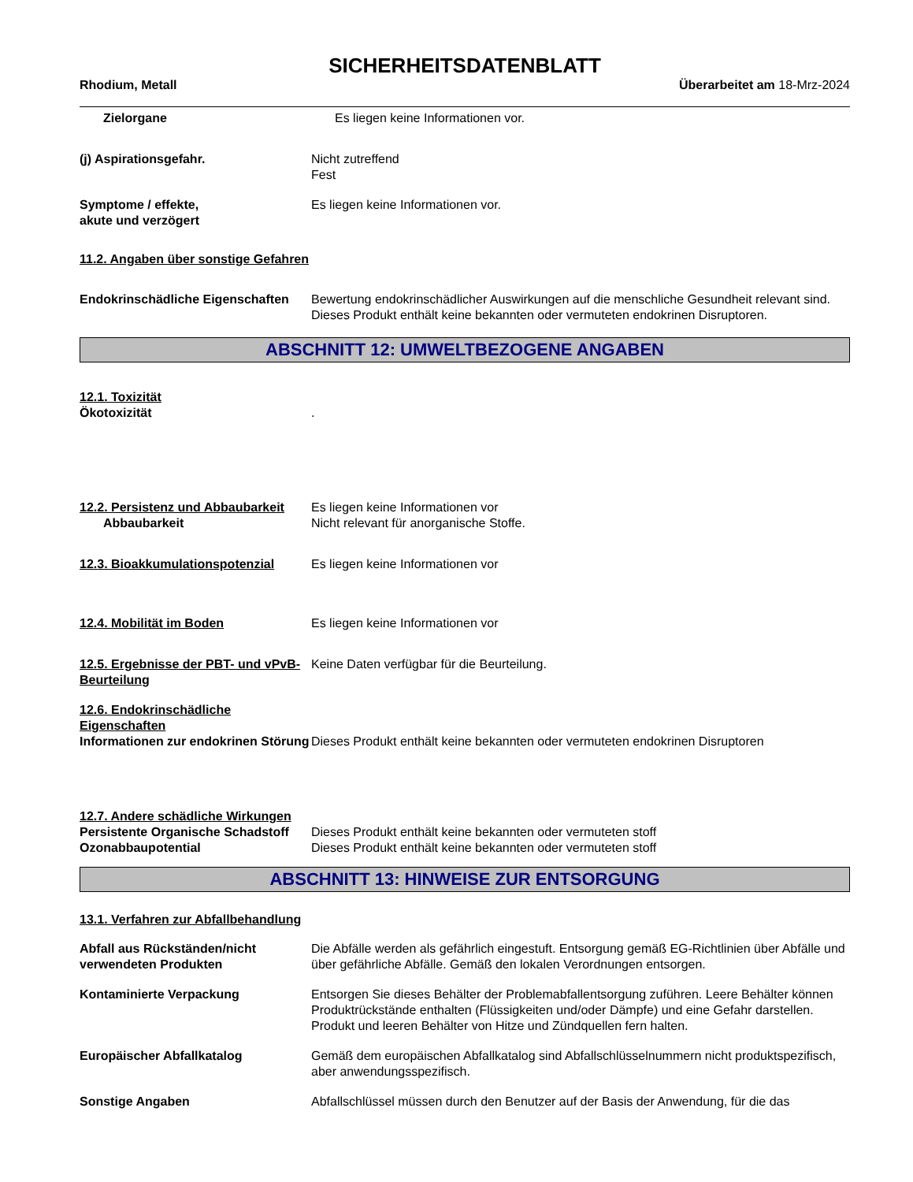SICHERHEITSDATENBLATT
Rhodium, Metall Überarbeitet am 18-Mrz-2024
Zielorgane Es liegen keine Informationen vor.
(j) Aspirationsgefahr. Nicht zutreffend
Fest
Symptome / effekte,
akute und verzögert
Es liegen keine Informationen vor.
11.2. Angaben über sonstige Gefahren
Endokrinschädliche Eigenschaften
Bewertung endokrinschädlicher Auswirkungen auf die menschliche Gesundheit relevant sind. Dieses Produkt enthält keine bekannten oder vermuteten endokrinen Disruptoren.
ABSCHNITT 12: UMWELTBEZOGENE ANGABEN
12.1. Toxizität
Ökotoxizität
.
12.2. Persistenz und Abbaubarkeit
Abbaubarkeit
Es liegen keine Informationen vor
Nicht relevant für anorganische Stoffe.
12.3. Bioakkumulationspotenzial
Es liegen keine Informationen vor
12.4. Mobilität im Boden Es liegen keine Informationen vor
12.5. Ergebnisse der PBT- und vPvB-Beurteilung
Keine Daten verfügbar für die Beurteilung.
12.6. Endokrinschädliche Eigenschaften
Informationen zur endokrinen Störung
Dieses Produkt enthält keine bekannten oder vermuteten endokrinen Disruptoren
12.7. Andere schädliche Wirkungen
Persistente Organische Schadstoff
Ozonabbaupotential
Dieses Produkt enthält keine bekannten oder vermuteten stoff
Dieses Produkt enthält keine bekannten oder vermuteten stoff
ABSCHNITT 13: HINWEISE ZUR ENTSORGUNG
13.1. Verfahren zur Abfallbehandlung
Abfall aus Rückständen/nicht verwendeten Produkten
Die Abfälle werden als gefährlich eingestuft. Entsorgung gemäß EG-Richtlinien über Abfälle und über gefährliche Abfälle. Gemäß den lokalen Verordnungen entsorgen.
Kontaminierte Verpackung Entsorgen Sie dieses Behälter der Problemabfallentsorgung zuführen. Leere Behälter können Produktrückstände enthalten (Flüssigkeiten und/oder Dämpfe) und eine Gefahr darstellen. Produkt und leeren Behälter von Hitze und Zündquellen fern halten.
Europäischer Abfallkatalog Gemäß dem europäischen Abfallkatalog sind Abfallschlüsselnummern nicht produktspezifisch, aber anwendungsspezifisch.
Sonstige Angaben Abfallschlüssel müssen durch den Benutzer auf der Basis der Anwendung, für die das